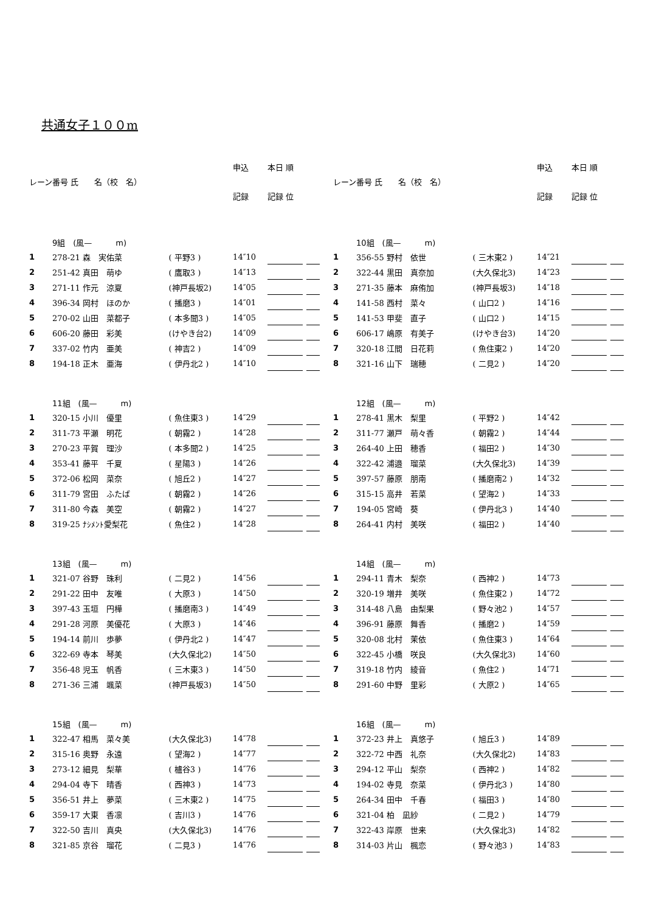共通女子１００m
| レーン | 番号 氏 名（校 名） | | 申込 | 本日 順 | | |
| --- | --- | --- | --- | --- | --- | --- |
| | | | 記録 | 記録 位 | | |
| | 9組 (風— m) | | | | | |
| 1 | 278-21 森 実佑菜 | ( 平野3 ) | 14″10 | | | |
| 2 | 251-42 真田 萌ゆ | ( 鷹取3 ) | 14″13 | | | |
| 3 | 271-11 作元 涼夏 | (神戸長坂2) | 14″05 | | | |
| 4 | 396-34 岡村 ほのか | ( 播磨3 ) | 14″01 | | | |
| 5 | 270-02 山田 菜都子 | ( 本多聞3 ) | 14″05 | | | |
| 6 | 606-20 藤田 彩美 | (けやき台2) | 14″09 | | | |
| 7 | 337-02 竹内 亜美 | ( 神吉2 ) | 14″09 | | | |
| 8 | 194-18 正木 亜海 | ( 伊丹北2 ) | 14″10 | | | |
| | 11組 (風— m) | | | | | |
| 1 | 320-15 小川 優里 | ( 魚住東3 ) | 14″29 | | | |
| 2 | 311-73 平瀬 明花 | ( 朝霧2 ) | 14″28 | | | |
| 3 | 270-23 平賀 理沙 | ( 本多聞2 ) | 14″25 | | | |
| 4 | 353-41 藤平 千夏 | ( 星陽3 ) | 14″26 | | | |
| 5 | 372-06 松岡 菜奈 | ( 旭丘2 ) | 14″27 | | | |
| 6 | 311-79 宮田 ふたば | ( 朝霧2 ) | 14″26 | | | |
| 7 | 311-80 今森 美空 | ( 朝霧2 ) | 14″27 | | | |
| 8 | 319-25 ﾅｼﾒﾝﾄ愛梨花 | ( 魚住2 ) | 14″28 | | | |
| | 13組 (風— m) | | | | | |
| 1 | 321-07 谷野 珠利 | ( 二見2 ) | 14″56 | | | |
| 2 | 291-22 田中 友唯 | ( 大原3 ) | 14″50 | | | |
| 3 | 397-43 玉垣 円樺 | ( 播磨南3 ) | 14″49 | | | |
| 4 | 291-28 河原 美優花 | ( 大原3 ) | 14″46 | | | |
| 5 | 194-14 前川 歩夢 | ( 伊丹北2 ) | 14″47 | | | |
| 6 | 322-69 寺本 琴美 | (大久保北2) | 14″50 | | | |
| 7 | 356-48 児玉 帆香 | ( 三木東3 ) | 14″50 | | | |
| 8 | 271-36 三浦 颯菜 | (神戸長坂3) | 14″50 | | | |
| | 15組 (風— m) | | | | | |
| 1 | 322-47 相馬 菜々美 | (大久保北3) | 14″78 | | | |
| 2 | 315-16 奥野 永遠 | ( 望海2 ) | 14″77 | | | |
| 3 | 273-12 細見 梨華 | ( 櫨谷3 ) | 14″76 | | | |
| 4 | 294-04 寺下 晴香 | ( 西神3 ) | 14″73 | | | |
| 5 | 356-51 井上 夢菜 | ( 三木東2 ) | 14″75 | | | |
| 6 | 359-17 大東 香凛 | ( 吉川3 ) | 14″76 | | | |
| 7 | 322-50 吉川 真央 | (大久保北3) | 14″76 | | | |
| 8 | 321-85 京谷 瑠花 | ( 二見3 ) | 14″76 | | | |
| レーン | 番号 氏 名（校 名） | | 申込 | 本日 順 | | |
| --- | --- | --- | --- | --- | --- | --- |
| | | | 記録 | 記録 位 | | |
| | 10組 (風— m) | | | | | |
| 1 | 356-55 野村 依世 | ( 三木東2 ) | 14″21 | | | |
| 2 | 322-44 黒田 真奈加 | (大久保北3) | 14″23 | | | |
| 3 | 271-35 藤本 麻侑加 | (神戸長坂3) | 14″18 | | | |
| 4 | 141-58 西村 菜々 | ( 山口2 ) | 14″16 | | | |
| 5 | 141-53 甲斐 直子 | ( 山口2 ) | 14″15 | | | |
| 6 | 606-17 嶋原 有美子 | (けやき台3) | 14″20 | | | |
| 7 | 320-18 江間 日花莉 | ( 魚住東2 ) | 14″20 | | | |
| 8 | 321-16 山下 瑞穂 | ( 二見2 ) | 14″20 | | | |
| | 12組 (風— m) | | | | | |
| 1 | 278-41 黒木 梨里 | ( 平野2 ) | 14″42 | | | |
| 2 | 311-77 瀬戸 萌々香 | ( 朝霧2 ) | 14″44 | | | |
| 3 | 264-40 上田 穂香 | ( 福田2 ) | 14″30 | | | |
| 4 | 322-42 浦邉 瑠菜 | (大久保北3) | 14″39 | | | |
| 5 | 397-57 藤原 朋南 | ( 播磨南2 ) | 14″32 | | | |
| 6 | 315-15 高井 若菜 | ( 望海2 ) | 14″33 | | | |
| 7 | 194-05 宮崎 葵 | ( 伊丹北3 ) | 14″40 | | | |
| 8 | 264-41 内村 美咲 | ( 福田2 ) | 14″40 | | | |
| | 14組 (風— m) | | | | | |
| 1 | 294-11 青木 梨奈 | ( 西神2 ) | 14″73 | | | |
| 2 | 320-19 増井 美咲 | ( 魚住東2 ) | 14″72 | | | |
| 3 | 314-48 八島 由梨果 | ( 野々池2 ) | 14″57 | | | |
| 4 | 396-91 藤原 舞香 | ( 播磨2 ) | 14″59 | | | |
| 5 | 320-08 北村 茉依 | ( 魚住東3 ) | 14″64 | | | |
| 6 | 322-45 小橋 咲良 | (大久保北3) | 14″60 | | | |
| 7 | 319-18 竹内 綾音 | ( 魚住2 ) | 14″71 | | | |
| 8 | 291-60 中野 里彩 | ( 大原2 ) | 14″65 | | | |
| | 16組 (風— m) | | | | | |
| 1 | 372-23 井上 真悠子 | ( 旭丘3 ) | 14″89 | | | |
| 2 | 322-72 中西 礼奈 | (大久保北2) | 14″83 | | | |
| 3 | 294-12 平山 梨奈 | ( 西神2 ) | 14″82 | | | |
| 4 | 194-02 寺見 奈菜 | ( 伊丹北3 ) | 14″80 | | | |
| 5 | 264-34 田中 千春 | ( 福田3 ) | 14″80 | | | |
| 6 | 321-04 柏 凪紗 | ( 二見2 ) | 14″79 | | | |
| 7 | 322-43 岸原 世来 | (大久保北3) | 14″82 | | | |
| 8 | 314-03 片山 楓恋 | ( 野々池3 ) | 14″83 | | | |